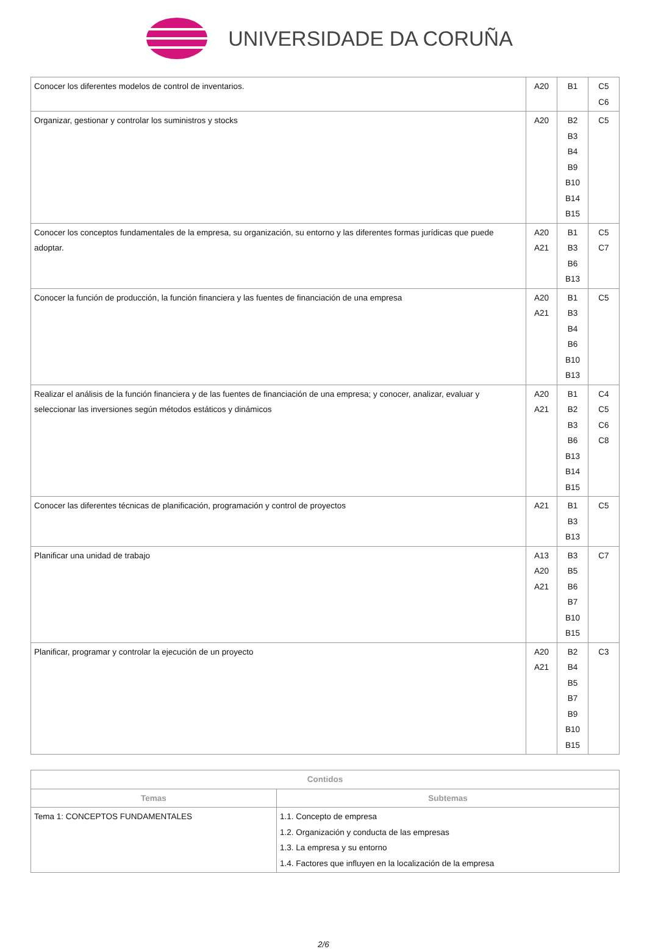UNIVERSIDADE DA CORUÑA
| Conocer los diferentes modelos de control de inventarios. | A20 | B1 | C5 C6 |
| Organizar, gestionar y controlar los suministros y stocks | A20 | B2 B3 B4 B9 B10 B14 B15 | C5 |
| Conocer los conceptos fundamentales de la empresa, su organización, su entorno y las diferentes formas jurídicas que puede adoptar. | A20 A21 | B1 B3 B6 B13 | C5 C7 |
| Conocer la función de producción, la función financiera y las fuentes de financiación de una empresa | A20 A21 | B1 B3 B4 B6 B10 B13 | C5 |
| Realizar el análisis de la función financiera y de las fuentes de financiación de una empresa; y conocer, analizar, evaluar y seleccionar las inversiones según métodos estáticos y dinámicos | A20 A21 | B1 B2 B3 B6 B13 B14 B15 | C4 C5 C6 C8 |
| Conocer las diferentes técnicas de planificación, programación y control de proyectos | A21 | B1 B3 B13 | C5 |
| Planificar una unidad de trabajo | A13 A20 A21 | B3 B5 B6 B7 B10 B15 | C7 |
| Planificar, programar y controlar la ejecución de un proyecto | A20 A21 | B2 B4 B5 B7 B9 B10 B15 | C3 |
| Contidos | |
| --- | --- |
| Temas | Subtemas |
| Tema 1: CONCEPTOS FUNDAMENTALES | 1.1. Concepto de empresa 1.2. Organización y conducta de las empresas 1.3. La empresa y su entorno 1.4. Factores que influyen en la localización de la empresa |
2/6